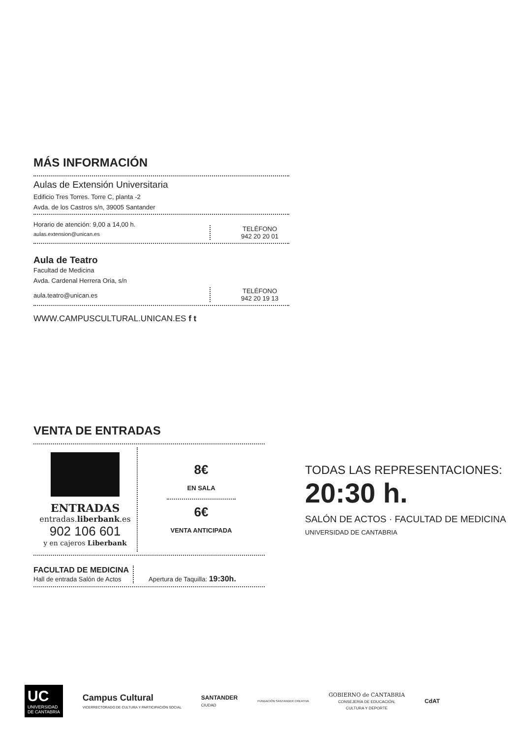MÁS INFORMACIÓN
Aulas de Extensión Universitaria
Edificio Tres Torres. Torre C, planta -2
Avda. de los Castros s/n, 39005 Santander
Horario de atención: 9,00 a 14,00 h.
aulas.extension@unican.es
TELÉFONO
942 20 20 01
Aula de Teatro
Facultad de Medicina
Avda. Cardenal Herrera Oria, s/n
aula.teatro@unican.es
TELÉFONO
942 20 19 13
WWW.CAMPUSCULTURAL.UNICAN.ES f t
VENTA DE ENTRADAS
ENTRADAS
entradas.liberbank.es
902 106 601
y en cajeros Liberbank
8€
EN SALA
6€
VENTA ANTICIPADA
FACULTAD DE MEDICINA
Hall de entrada Salón de Actos
Apertura de Taquilla: 19:30h.
TODAS LAS REPRESENTACIONES:
20:30 h.
SALÓN DE ACTOS · FACULTAD DE MEDICINA
UNIVERSIDAD DE CANTABRIA
UC
UNIVERSIDAD
DE CANTABRIA
Campus Cultural
VICERRECTORADO DE CULTURA Y PARTICIPACIÓN SOCIAL
SANTANDER
CIUDAD
FUNDACIÓN SANTANDER CREATIVA
GOBIERNO de CANTABRIA
CONSEJERÍA DE EDUCACIÓN,
CULTURA Y DEPORTE
CdAT